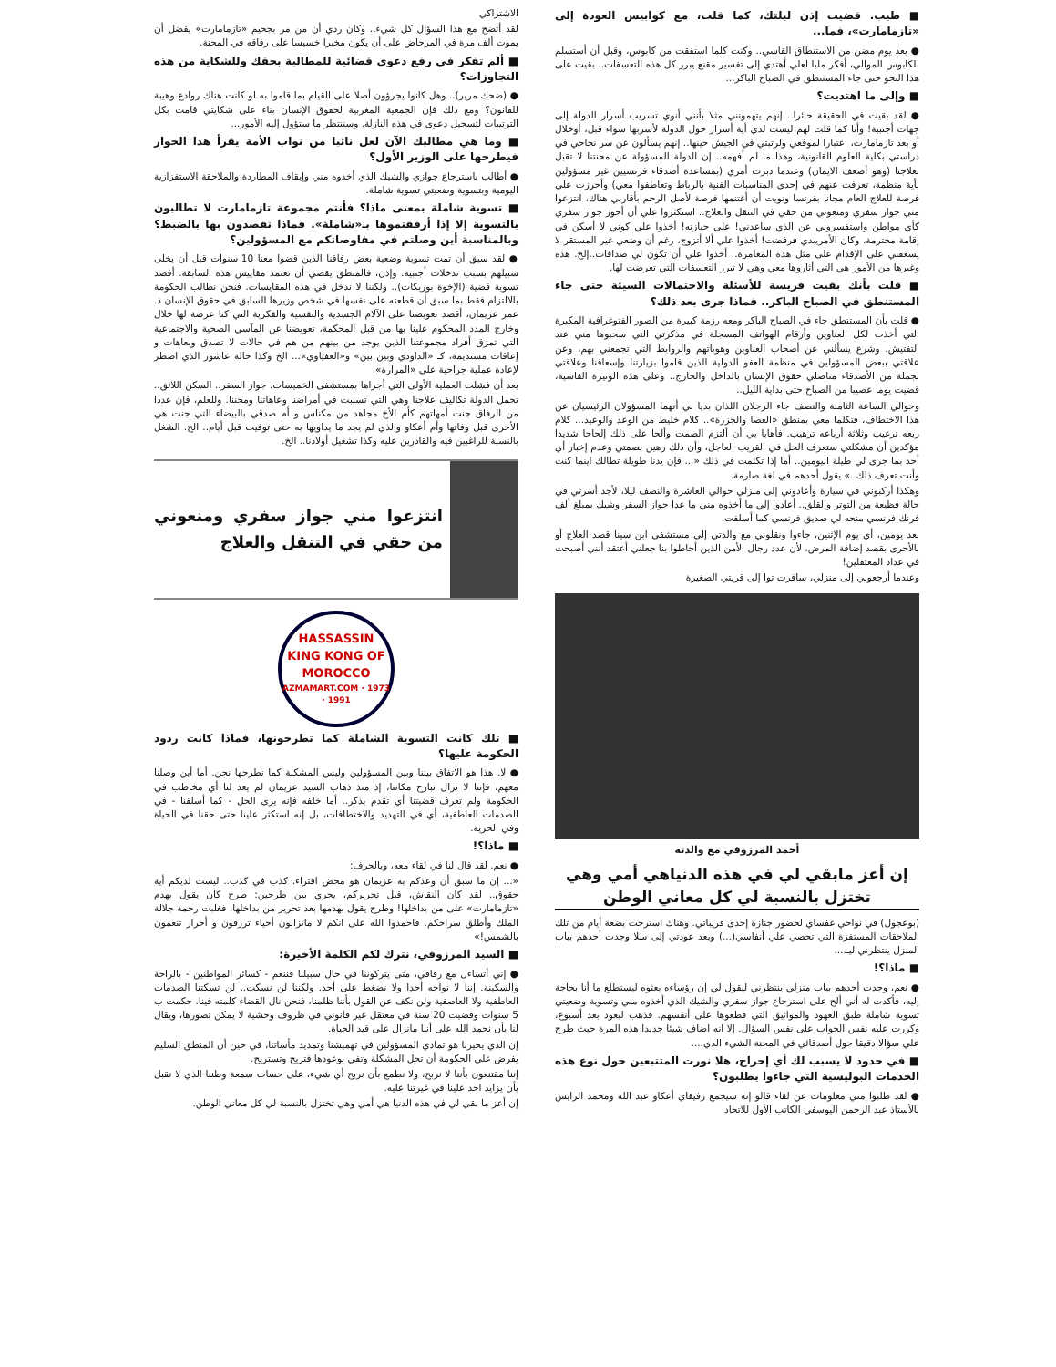■ طيب. قضيت إذن ليلتك، كما قلت، مع كوابيس العودة إلى «تازمامارت»، فما...
● بعد يوم مضن من الاستنطاق القاسي.. وكنت كلما استفقت من كابوس، وقبل أن أستسلم للكابوس الموالي، أفكر مليا لعلي أهتدي إلى تفسير مقنع يبرر كل هذه التعسفات.. بقيت على هذا النحو حتى جاء المستنطق في الصباح الباكر...
■ وإلى ما اهتديت؟
● لقد بقيت في الحقيقة حائرا.. إنهم يتهمونني مثلا بأنني أنوي تسريب أسرار الدولة إلى جهات أجنبية! وأنا كما قلت لهم ليست لدي أية أسرار حول الدولة لأسربها سواء قبل، أوخلال أو بعد تازمامارت، اعتبارا لموقعي ولرتبتي في الجيش حينها.. إنهم يسألون عن سر نجاحي في دراستي بكلية العلوم القانونية، وهذا ما لم أفهمه.. إن الدولة المسؤولة عن محنتنا لا تقبل بعلاجنا (وهو أضعف الايمان) وعندما دبرت أمري (بمساعدة أصدقاء فرنسيين غير مسؤولين بأية منظمة، تعرفت عنهم في إحدى المناسبات الفنية بالرباط وتعاطفوا معي) وأحرزت على فرصة للعلاج العام مجانا بفرنسا ونويت أن أغتنمها فرصة لأصل الرحم بأقاربي هناك، انتزعوا مني جواز سفري ومنعوني من حقي في التنقل والعلاج.. استكثروا علي أن أحوز جواز سفري كأي مواطن واستفسروني عن الذي ساعدني! على حيازته! أخذوا علي كوني لا أسكن في إقامة محترمة، وكان الأمريبدي فرفضت! أخذوا علي ألا أتزوج، رغم أن وضعي غير المستقر لا يسعفني على الإقدام على مثل هذه المغامرة.. أخذوا علي أن تكون لي صداقات..إلخ. هذه وغيرها من الأمور هي التي أثاروها معي وهي لا تبرر التعسفات التي تعرضت لها.
■ قلت بأنك بقيت فريسة للأسئلة والاحتمالات السيئة حتى جاء المستنطق في الصباح الباكر.. فماذا جرى بعد ذلك؟
● قلت بأن المستنطق جاء في الصباح الباكر ومعه رزمة كبيرة من الصور الفتوغرافية المكبرة التي أخذت لكل العناوين وأرقام الهواتف المسجلة في مذكرتي التي سحبوها مني عند التفتيش. وشرع يسألني عن أصحاب العناوين وهوياتهم والروابط التي تجمعني بهم، وعن علاقتي ببعض المسؤولين في منظمة العفو الدولية الذين قاموا بزيارتنا وإسعافنا وعلاقتي بجملة من الأصدقاء مناضلي حقوق الإنسان بالداخل والخارج.. وعلى هذه الوتيرة القاسية، قضيت يوما عصيبا من الصباح حتى بداية الليل..
وحوالي الساعة الثامنة والنصف جاء الرجلان اللذان بديا لي أنهما المسؤولان الرئيسيان عن هذا الاختطاف، فتكلما معي بمنطق «العصا والجزرة».. كلام خليط من الوعد والوعيد... كلام ربعه ترغيب وثلاثة أرباعه ترهيب. فأهابا بي أن ألتزم الصمت وألحا على ذلك إلحاحا شديدا مؤكدين أن مشكلتي ستعرف الحل في القريب العاجل، وأن ذلك رهين بصمتي وعدم إخبار أي أحد بما جرى لي طيلة اليومين.. أما إذا تكلمت في ذلك «... فإن يدنا طويلة تطالك اينما كنت وأنت تعرف ذلك..» يقول أحدهم في لغة صارمة.
وهكذا أركبوني في سيارة وأعادوني إلى منزلي حوالي العاشرة والنصف ليلا، لأجد أسرتي في حالة فظيعة من التوتر والقلق.. أعادوا إلي ما أخذوه مني ما عدا جواز السفر وشيك بمبلغ ألف فرنك فرنسي منحه لي صديق فرنسي كما أسلفت.
بعد يومين، أي يوم الإثنين، جاءوا ونقلوني مع والدتي إلى مستشفى ابن سينا قصد العلاج أو بالأحرى بقصد إضافة المرض، لأن عدد رجال الأمن الذين أحاطوا بنا جعلني أعتقد أنني أصبحت في عداد المعتقلين!
وعندما أرجعوني إلى منزلي، سافرت توا إلى قريتي الصغيرة
أحمد المرزوقي مع والدته
إن أعز مابقي لي في هذه الدنياهي أمي وهي تختزل بالنسبة لي كل معاني الوطن
(بوعجول) في نواحي غفساي لحضور جنازة إحدى قريباتي. وهناك استرحت بضعة أيام من تلك الملاحقات المستفزة التي تحصي علي أنفاسي(...) وبعد عودتي إلى سلا وجدت أحدهم بباب المنزل ينتظرني ليـ....
■ ماذا؟!
● نعم، وجدت أحدهم بباب منزلي ينتظرني ليقول لي إن رؤساءه بعثوه ليستطلع ما أنا بحاجة إليه، فأكدت له أني ألح على استرجاع جواز سفري والشيك الذي أخذوه مني وتسوية وضعيتي تسوية شاملة طبق العهود والمواثيق التي قطعوها على أنفسهم. فذهب ليعود بعد أسبوع، وكررت عليه نفس الجواب على نفس السؤال. إلا انه اضاف شيئا جديدا هذه المرة حيث طرح علي سؤالا دقيقا حول أصدقائي في المحنة الشيء الذي....
■ في حدود لا يسبب لك أي إحراج، هلا نورت المتتبعين حول نوع هذه الخدمات البوليسية التي جاءوا يطلبون؟
● لقد طلبوا مني معلومات عن لقاء قالو إنه سيجمع رفيقاي أعكاو عبد الله ومحمد الرايس بالأستاذ عبد الرحمن اليوسفي الكاتب الأول للاتحاد
الاشتراكي
لقد أتضح مع هذا السؤال كل شيء.. وكان ردي أن من مر بجحيم «تازمامارت» يفضل أن يموت ألف مرة في المرحاض على أن يكون مخبرا خسيسا على رفاقه في المحنة.
■ ألم تفكر في رفع دعوى قضائية للمطالبة بحقك وللشكاية من هذه التجاوزات؟
● (ضحك مرير).. وهل كانوا يجرؤون أصلا على القيام بما قاموا به لو كانت هناك روادع وهيبة للقانون؟ ومع ذلك فإن الجمعية المغربية لحقوق الإنسان بناء على شكايتي قامت بكل الترتيبات لتسجيل دعوى في هذه النازلة. وسننتظر ما ستؤول إليه الأمور...
■ وما هي مطالبك الآن لعل نائبا من نواب الأمة يقرأ هذا الحوار فيطرحها على الوزير الأول؟
● أطالب باسترجاع جوازي والشيك الذي أخذوه مني وإيقاف المطاردة والملاحقة الاستفزازية اليومية وبتسوية وضعيتي تسوية شاملة.
■ تسوية شاملة بمعنى ماذا؟ فأنتم مجموعة تازمامارت لا تطالبون بالتسوية إلا إذا أرفقتموها بـ«شاملة». فماذا تقصدون بها بالضبط؟ وبالمناسبة أين وصلتم في مفاوضاتكم مع المسؤولين؟
● لقد سبق أن تمت تسوية وضعية بعض رفاقنا الذين قضوا معنا 10 سنوات قبل أن يخلى سبيلهم بسبب تدخلات أجنبية. وإذن، فالمنطق يقضي أن تعتمد مقاييس هذه السابقة. أقصد تسوية قضية (الإخوة بوريكات).. ولكننا لا ندخل في هذه المقايسات. فنحن نطالب الحكومة بالالتزام فقط بما سبق أن قطعته على نفسها في شخص وزيرها السابق في حقوق الإنسان ذ. عمر عزيمان، أقصد تعويضنا على الآلام الجسدية والنفسية والفكرية التي كنا عرضة لها خلال وخارج المدد المحكوم علينا بها من قبل المحكمة، تعويضنا عن المآسي الصحية والاجتماعية التي تمزق أفراد مجموعتنا الذين يوجد من بينهم من هم في حالات لا تصدق وبعاهات و إعاقات مستديمة، كـ «الداودي وبين بين» و«العفياوي»... الخ وكذا حالة عاشور الذي اضطر لإعادة عملية جراحية على «المرارة».
بعد أن فشلت العملية الأولى التي أجراها بمستشفى الخميسات. جواز السفر.. السكن اللائق.. تحمل الدولة تكاليف علاجنا وهي التي تسببت في أمراضنا وعاهاتنا ومحننا. وللعلم، فإن عددا من الرفاق جنت أمهاتهم كأم الأخ مجاهد من مكناس و أم صدقي بالبيضاء التي جنت هي الأخرى قبل وفاتها وأم أعكاو والذي لم يجد ما يداويها به حتى توفيت قبل أيام.. الخ. الشغل بالنسبة للراغبين فيه والقادرين عليه وكذا تشغيل أولادنا.. الخ.
انتزعوا مني جواز سفري ومنعوني من حقي في التنقل والعلاج
HASSASSIN
KING KONG OF MOROCCO
1973 · AZMAMART.COM · 1991
■ تلك كانت التسوية الشاملة كما تطرحونها، فماذا كانت ردود الحكومة عليها؟
● لا. هذا هو الاتفاق بيننا وبين المسؤولين وليس المشكلة كما نطرحها نحن. أما أين وصلنا معهم، فإننا لا نزال نبارح مكاننا، إذ منذ ذهاب السيد عزيمان لم يعد لنا أي مخاطب في الحكومة ولم تعرف قضيتنا أي تقدم يذكر.. أما خلفه فإنه يرى الحل - كما أسلفنا - في الصدمات العاطفية، أي في التهديد والاختطافات، بل إنه استكثر علينا حتى حقنا في الحياة وفي الحرية.
■ ماذا؟!
● نعم. لقد قال لنا في لقاء معه، وبالحرف:
«... إن ما سبق أن وعدكم به عزيمان هو محض افتراء. كذب في كذب.. ليست لديكم أية حقوق.. لقد كان النقاش، قبل تحريركم، يجري بين طرحين: طرح كان يقول بهدم «تازمامارت» على من بداخلها! وطرح يقول بهدمها بعد تحرير من بداخلها، فغلبت رحمة جلالة الملك وأطلق سراحكم. فاحمدوا الله على انكم لا ماتزالون أحياء ترزقون و أحرار تنعمون بالشمس!»
■ السيد المرزوقي، نترك لكم الكلمة الأخيرة:
● إني أتساءل مع رفاقي، متى يتركوننا في حال سبيلنا فننعم - كسائر المواطنين - بالراحة والسكينة. إننا لا نواجه أحدا ولا نضغط على أحد. ولكننا لن نسكت.. لن تسكتنا الصدمات العاطفية ولا العاصفية ولن نكف عن القول بأننا ظلمنا، فنحن نال القضاء كلمته فينا. حكمت ب 5 سنوات وقضيت 20 سنة في معتقل غير قانوني في ظروف وحشية لا يمكن تصورها، ويقال لنا بأن نحمد الله على أننا مانزال على قيد الحياة.
إن الذي يحيرنا هو تمادي المسؤولين في تهميشنا وتمديد مأساتنا، في حين أن المنطق السليم يفرض على الحكومة أن تحل المشكلة وتفي بوعودها فتريح وتستريح.
إننا مقتنعون بأننا لا نربح، ولا نطمع بأن نربح أي شيء، على حساب سمعة وطننا الذي لا نقبل بأن يزايد احد علينا في غيرتنا عليه.
إن أعز ما بقي لي في هذه الدنيا هي أمي وهي تختزل بالنسبة لي كل معاني الوطن.